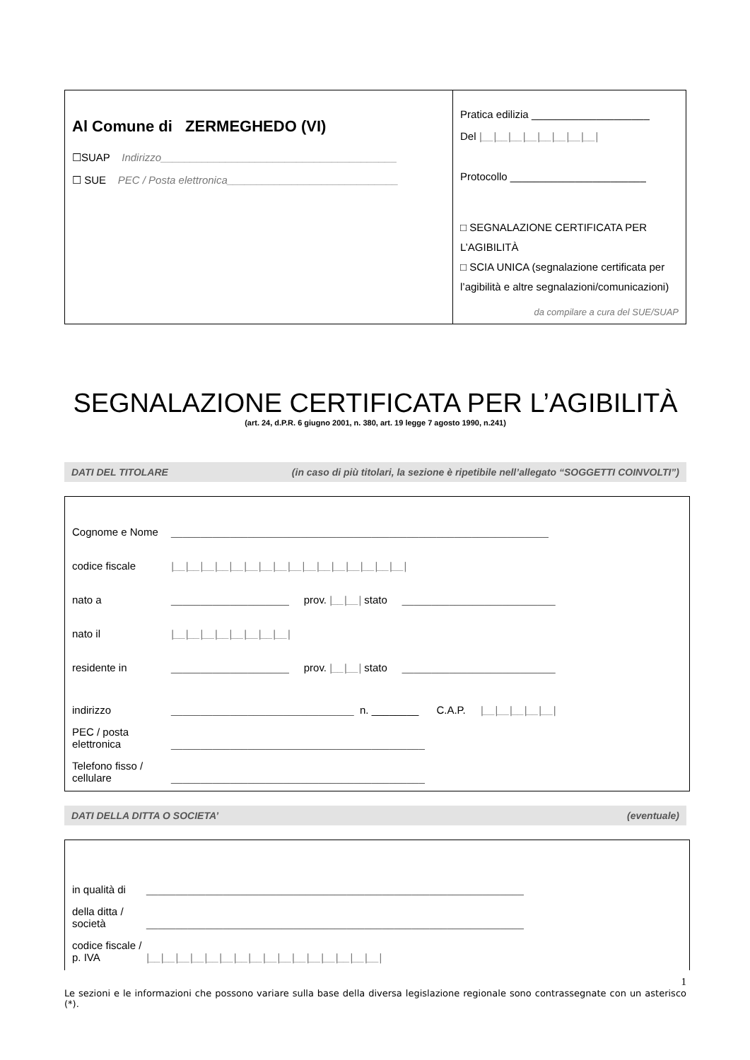Al Comune di ZERMEGHEDO (VI)
☐SUAP Indirizzo________________________________________
☐ SUE PEC / Posta elettronica_____________________________
Pratica edilizia ____________________
Del |__|__|__|__|__|__|__|__|
Protocollo _______________________
□ SEGNALAZIONE CERTIFICATA PER L’AGIBILITÀ
□ SCIA UNICA (segnalazione certificata per l’agibilità e altre segnalazioni/comunicazioni)
da compilare a cura del SUE/SUAP
SEGNALAZIONE CERTIFICATA PER L’AGIBILITÀ
(art. 24, d.P.R. 6 giugno 2001, n. 380, art. 19 legge 7 agosto 1990, n.241)
DATI DEL TITOLARE (in caso di più titolari, la sezione è ripetibile nell’allegato “SOGGETTI COINVOLTI”)
Cognome e Nome ________________________________________________________________
codice fiscale |__|__|__|__|__|__|__|__|__|__|__|__|__|__|__|__|
nato a ____________________ prov. |__|__| stato __________________________
nato il |__|__|__|__|__|__|__|__|
residente in ____________________ prov. |__|__| stato __________________________
indirizzo _______________________________ n. ________ C.A.P. |__|__|__|__|__|
PEC / posta elettronica ___________________________________________
Telefono fisso / cellulare ___________________________________________
DATI DELLA DITTA O SOCIETA’ (eventuale)
in qualità di ________________________________________________________________
della ditta / società ________________________________________________________________
codice fiscale / p. IVA |__|__|__|__|__|__|__|__|__|__|__|__|__|__|__|__|
1
Le sezioni e le informazioni che possono variare sulla base della diversa legislazione regionale sono contrassegnate con un asterisco (*).